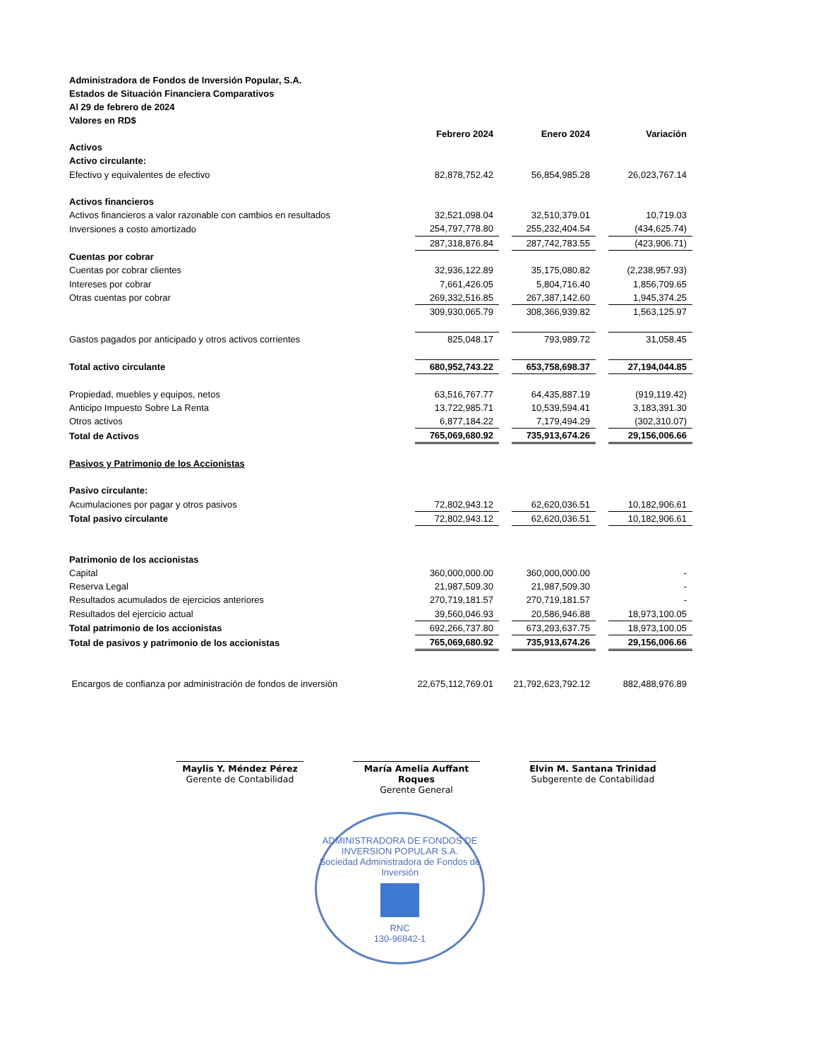Administradora de Fondos de Inversión Popular, S.A.
Estados de Situación Financiera Comparativos
Al 29 de febrero de 2024
Valores en RD$
| | Febrero 2024 | | Enero 2024 | | Variación |
| Activos | | | | | |
| Activo circulante: | | | | | |
| Efectivo y equivalentes de efectivo | 82,878,752.42 | | 56,854,985.28 | | 26,023,767.14 |
| Activos financieros | | | | | |
| Activos financieros a valor razonable con cambios en resultados | 32,521,098.04 | | 32,510,379.01 | | 10,719.03 |
| Inversiones a costo amortizado | 254,797,778.80 | | 255,232,404.54 | | (434,625.74) |
| | 287,318,876.84 | | 287,742,783.55 | | (423,906.71) |
| Cuentas por cobrar | | | | | |
| Cuentas por cobrar clientes | 32,936,122.89 | | 35,175,080.82 | | (2,238,957.93) |
| Intereses por cobrar | 7,661,426.05 | | 5,804,716.40 | | 1,856,709.65 |
| Otras cuentas por cobrar | 269,332,516.85 | | 267,387,142.60 | | 1,945,374.25 |
| | 309,930,065.79 | | 308,366,939.82 | | 1,563,125.97 |
| Gastos pagados por anticipado y otros activos corrientes | 825,048.17 | | 793,989.72 | | 31,058.45 |
| Total activo circulante | 680,952,743.22 | | 653,758,698.37 | | 27,194,044.85 |
| Propiedad, muebles y equipos, netos | 63,516,767.77 | | 64,435,887.19 | | (919,119.42) |
| Anticipo Impuesto Sobre La Renta | 13,722,985.71 | | 10,539,594.41 | | 3,183,391.30 |
| Otros activos | 6,877,184.22 | | 7,179,494.29 | | (302,310.07) |
| Total de Activos | 765,069,680.92 | | 735,913,674.26 | | 29,156,006.66 |
| Pasivos y Patrimonio de los Accionistas | | | | | |
| Pasivo circulante: | | | | | |
| Acumulaciones por pagar y otros pasivos | 72,802,943.12 | | 62,620,036.51 | | 10,182,906.61 |
| Total pasivo circulante | 72,802,943.12 | | 62,620,036.51 | | 10,182,906.61 |
| Patrimonio de los accionistas | | | | | |
| Capital | 360,000,000.00 | | 360,000,000.00 | | - |
| Reserva Legal | 21,987,509.30 | | 21,987,509.30 | | - |
| Resultados acumulados de ejercicios anteriores | 270,719,181.57 | | 270,719,181.57 | | - |
| Resultados del ejercicio actual | 39,560,046.93 | | 20,586,946.88 | | 18,973,100.05 |
| Total patrimonio de los accionistas | 692,266,737.80 | | 673,293,637.75 | | 18,973,100.05 |
| Total de pasivos y patrimonio de los accionistas | 765,069,680.92 | | 735,913,674.26 | | 29,156,006.66 |
| Encargos de confianza por administración de fondos de inversión | 22,675,112,769.01 | | 21,792,623,792.12 | | 882,488,976.89 |
Maylis Y. Méndez Pérez
Gerente de Contabilidad
María Amelia Auffant Roques
Gerente General
Elvin M. Santana Trinidad
Subgerente de Contabilidad
ADMINISTRADORA DE FONDOS DE INVERSION POPULAR S.A.
Sociedad Administradora de Fondos de Inversión
RNC
130-96842-1